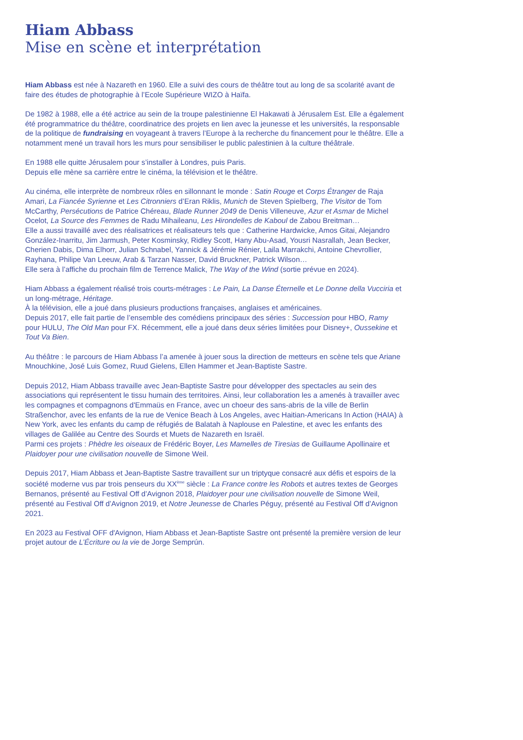Hiam Abbass
Mise en scène et interprétation
Hiam Abbass est née à Nazareth en 1960. Elle a suivi des cours de théâtre tout au long de sa scolarité avant de faire des études de photographie à l’Ecole Supérieure WIZO à Haïfa.
De 1982 à 1988, elle a été actrice au sein de la troupe palestinienne El Hakawati à Jérusalem Est. Elle a également été programmatrice du théâtre, coordinatrice des projets en lien avec la jeunesse et les universités, la responsable de la politique de fundraising en voyageant à travers l’Europe à la recherche du financement pour le théâtre. Elle a notamment mené un travail hors les murs pour sensibiliser le public palestinien à la culture théâtrale.
En 1988 elle quitte Jérusalem pour s’installer à Londres, puis Paris.
Depuis elle mène sa carrière entre le cinéma, la télévision et le théâtre.
Au cinéma, elle interprète de nombreux rôles en sillonnant le monde : Satin Rouge et Corps Étranger de Raja Amari, La Fiancée Syrienne et Les Citronniers d’Eran Riklis, Munich de Steven Spielberg, The Visitor de Tom McCarthy, Persécutions de Patrice Chéreau, Blade Runner 2049 de Denis Villeneuve, Azur et Asmar de Michel Ocelot, La Source des Femmes de Radu Mihaileanu, Les Hirondelles de Kaboul de Zabou Breitman…
Elle a aussi travaillé avec des réalisatrices et réalisateurs tels que : Catherine Hardwicke, Amos Gitai, Alejandro González-Inarritu, Jim Jarmush, Peter Kosminsky, Ridley Scott, Hany Abu-Asad, Yousri Nasrallah, Jean Becker, Cherien Dabis, Dima Elhorr, Julian Schnabel, Yannick & Jérémie Rénier, Laila Marrakchi, Antoine Chevrollier, Rayhana, Philipe Van Leeuw, Arab & Tarzan Nasser, David Bruckner, Patrick Wilson…
Elle sera à l’affiche du prochain film de Terrence Malick, The Way of the Wind (sortie prévue en 2024).
Hiam Abbass a également réalisé trois courts-métrages : Le Pain, La Danse Éternelle et Le Donne della Vucciria et un long-métrage, Héritage.
À la télévision, elle a joué dans plusieurs productions françaises, anglaises et américaines.
Depuis 2017, elle fait partie de l’ensemble des comédiens principaux des séries : Succession pour HBO, Ramy pour HULU, The Old Man pour FX. Récemment, elle a joué dans deux séries limitées pour Disney+, Oussekine et Tout Va Bien.
Au théâtre : le parcours de Hiam Abbass l’a amenée à jouer sous la direction de metteurs en scène tels que Ariane Mnouchkine, José Luis Gomez, Ruud Gielens, Ellen Hammer et Jean-Baptiste Sastre.
Depuis 2012, Hiam Abbass travaille avec Jean-Baptiste Sastre pour développer des spectacles au sein des associations qui représentent le tissu humain des territoires. Ainsi, leur collaboration les a amenés à travailler avec les compagnes et compagnons d'Emmaüs en France, avec un choeur des sans-abris de la ville de Berlin Straßenchor, avec les enfants de la rue de Venice Beach à Los Angeles, avec Haitian-Americans In Action (HAIA) à New York, avec les enfants du camp de réfugiés de Balatah à Naplouse en Palestine, et avec les enfants des villages de Galilée au Centre des Sourds et Muets de Nazareth en Israël.
Parmi ces projets : Phèdre les oiseaux de Frédéric Boyer, Les Mamelles de Tiresias de Guillaume Apollinaire et Plaidoyer pour une civilisation nouvelle de Simone Weil.
Depuis 2017, Hiam Abbass et Jean-Baptiste Sastre travaillent sur un triptyque consacré aux défis et espoirs de la société moderne vus par trois penseurs du XX<sup>ème</sup> siècle : La France contre les Robots et autres textes de Georges Bernanos, présenté au Festival Off d’Avignon 2018, Plaidoyer pour une civilisation nouvelle de Simone Weil, présenté au Festival Off d’Avignon 2019, et Notre Jeunesse de Charles Péguy, présenté au Festival Off d’Avignon 2021.
En 2023 au Festival OFF d'Avignon, Hiam Abbass et Jean-Baptiste Sastre ont présenté la première version de leur projet autour de L’Écriture ou la vie de Jorge Semprún.